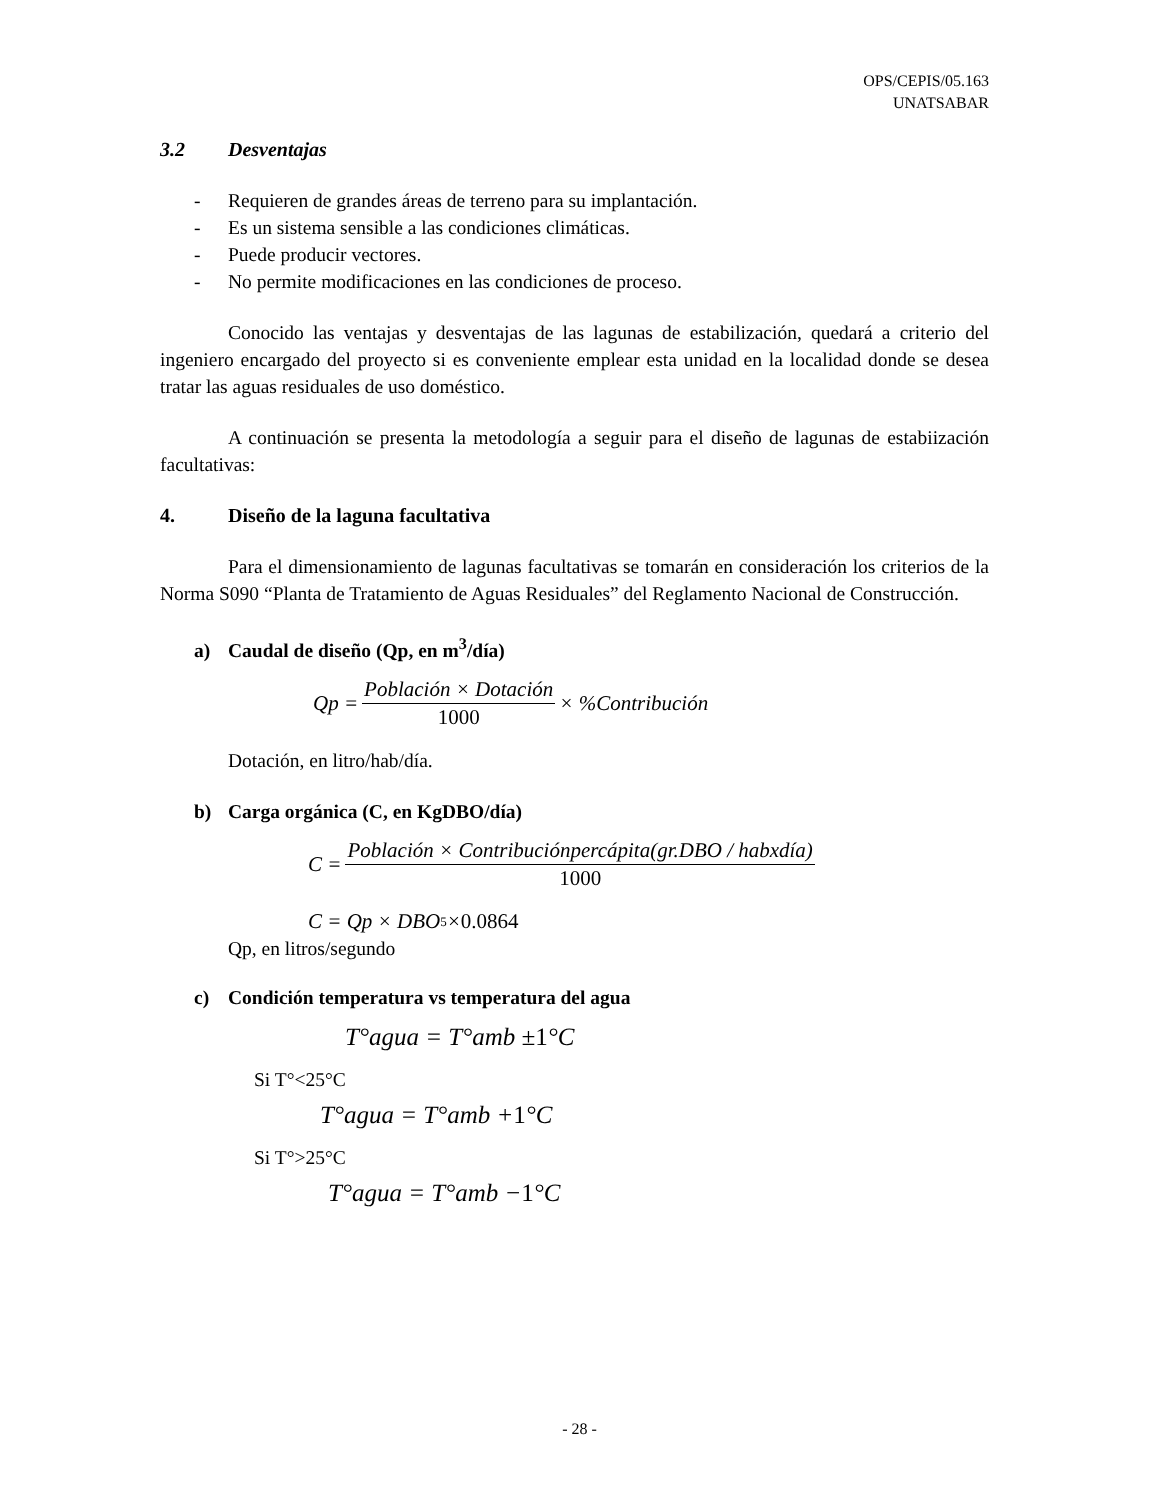OPS/CEPIS/05.163
UNATSABAR
3.2 Desventajas
- Requieren de grandes áreas de terreno para su implantación.
- Es un sistema sensible a las condiciones climáticas.
- Puede producir vectores.
- No permite modificaciones en las condiciones de proceso.
Conocido las ventajas y desventajas de las lagunas de estabilización, quedará a criterio del ingeniero encargado del proyecto si es conveniente emplear esta unidad en la localidad donde se desea tratar las aguas residuales de uso doméstico.
A continuación se presenta la metodología a seguir para el diseño de lagunas de estabiización facultativas:
4. Diseño de la laguna facultativa
Para el dimensionamiento de lagunas facultativas se tomarán en consideración los criterios de la Norma S090 “Planta de Tratamiento de Aguas Residuales” del Reglamento Nacional de Construcción.
a) Caudal de diseño (Qp, en m<sup>3</sup>/día)
Qp = Población × Dotación 1000 × %Contribución
Dotación, en litro/hab/día.
b) Carga orgánica (C, en KgDBO/día)
C = Población × Contribuciónpercápita(gr.DBO / habxdía) 1000
C = Qp × DBO<sub>5</sub> × 0.0864
Qp, en litros/segundo
c) Condición temperatura vs temperatura del agua
T°agua = T°amb ± 1 °C
Si T°<25°C
T°agua = T°amb + 1 °C
Si T°>25°C
T°agua = T°amb − 1 °C
- 28 -